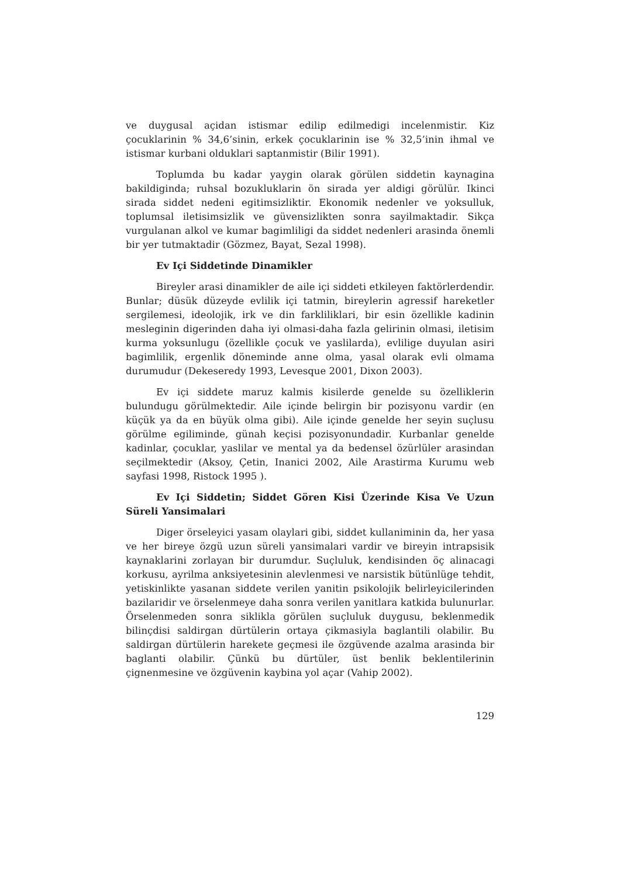ve duygusal açidan istismar edilip edilmedigi incelenmistir. Kiz çocuklarinin % 34,6’sinin, erkek çocuklarinin ise % 32,5’inin ihmal ve istismar kurbani olduklari saptanmistir (Bilir 1991).
Toplumda bu kadar yaygin olarak görülen siddetin kaynagina bakildiginda; ruhsal bozukluklarin ön sirada yer aldigi görülür. Ikinci sirada siddet nedeni egitimsizliktir. Ekonomik nedenler ve yoksulluk, toplumsal iletisimsizlik ve güvensizlikten sonra sayilmaktadir. Sikça vurgulanan alkol ve kumar bagimliligi da siddet nedenleri arasinda önemli bir yer tutmaktadir (Gözmez, Bayat, Sezal 1998).
Ev Içi Siddetinde Dinamikler
Bireyler arasi dinamikler de aile içi siddeti etkileyen faktörlerdendir. Bunlar; düsük düzeyde evlilik içi tatmin, bireylerin agressif hareketler sergilemesi, ideolojik, irk ve din farkliliklari, bir esin özellikle kadinin mesleginin digerinden daha iyi olmasi-daha fazla gelirinin olmasi, iletisim kurma yoksunlugu (özellikle çocuk ve yaslilarda), evlilige duyulan asiri bagimlilik, ergenlik döneminde anne olma, yasal olarak evli olmama durumudur (Dekeseredy 1993, Levesque 2001, Dixon 2003).
Ev içi siddete maruz kalmis kisilerde genelde su özelliklerin bulundugu görülmektedir. Aile içinde belirgin bir pozisyonu vardir (en küçük ya da en büyük olma gibi). Aile içinde genelde her seyin suçlusu görülme egiliminde, günah keçisi pozisyonundadir. Kurbanlar genelde kadinlar, çocuklar, yaslilar ve mental ya da bedensel özürlüler arasindan seçilmektedir (Aksoy, Çetin, Inanici 2002, Aile Arastirma Kurumu web sayfasi 1998, Ristock 1995 ).
Ev Içi Siddetin; Siddet Gören Kisi Üzerinde Kisa Ve Uzun Süreli Yansimalari
Diger örseleyici yasam olaylari gibi, siddet kullaniminin da, her yasa ve her bireye özgü uzun süreli yansimalari vardir ve bireyin intrapsisik kaynaklarini zorlayan bir durumdur. Suçluluk, kendisinden öç alinacagi korkusu, ayrilma anksiyetesinin alevlenmesi ve narsistik bütünlüge tehdit, yetiskinlikte yasanan siddete verilen yanitin psikolojik belirleyicilerinden bazilaridir ve örselenmeye daha sonra verilen yanitlara katkida bulunurlar. Örselenmeden sonra siklikla görülen suçluluk duygusu, beklenmedik bilinçdisi saldirgan dürtülerin ortaya çikmasiyla baglantili olabilir. Bu saldirgan dürtülerin harekete geçmesi ile özgüvende azalma arasinda bir baglanti olabilir. Çünkü bu dürtüler, üst benlik beklentilerinin çignenmesine ve özgüvenin kaybina yol açar (Vahip 2002).
129